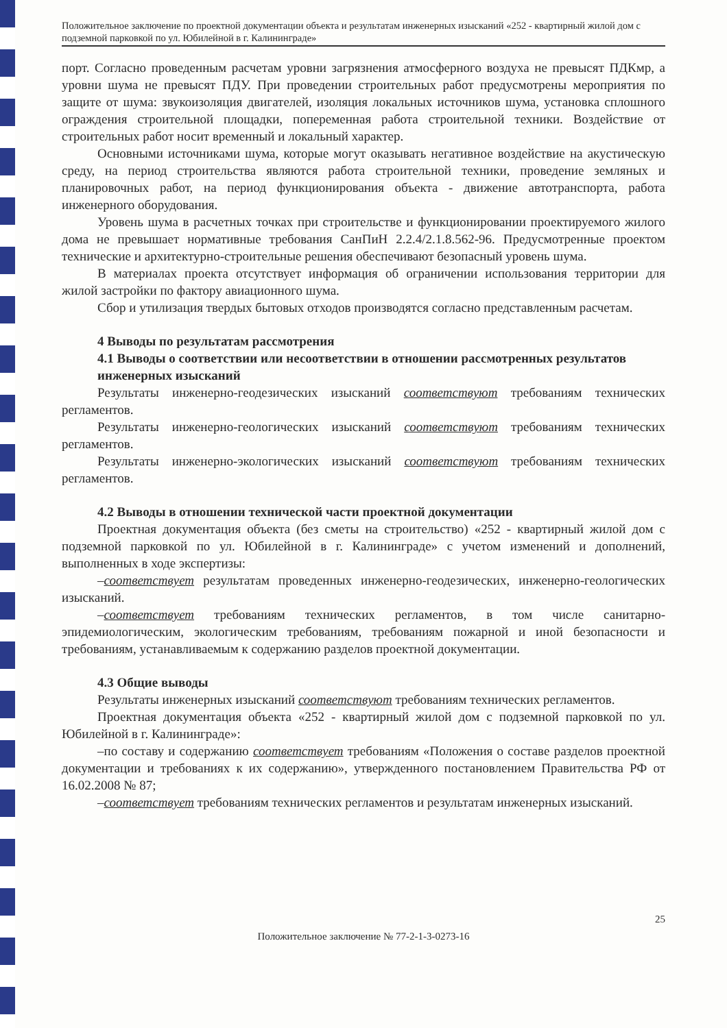Положительное заключение по проектной документации объекта и результатам инженерных изысканий «252 - квартирный жилой дом с подземной парковкой по ул. Юбилейной в г. Калининграде»
порт. Согласно проведенным расчетам уровни загрязнения атмосферного воздуха не превысят ПДКмр, а уровни шума не превысят ПДУ. При проведении строительных работ предусмотрены мероприятия по защите от шума: звукоизоляция двигателей, изоляция локальных источников шума, установка сплошного ограждения строительной площадки, попеременная работа строительной техники. Воздействие от строительных работ носит временный и локальный характер.
Основными источниками шума, которые могут оказывать негативное воздействие на акустическую среду, на период строительства являются работа строительной техники, проведение земляных и планировочных работ, на период функционирования объекта - движение автотранспорта, работа инженерного оборудования.
Уровень шума в расчетных точках при строительстве и функционировании проектируемого жилого дома не превышает нормативные требования СанПиН 2.2.4/2.1.8.562-96. Предусмотренные проектом технические и архитектурно-строительные решения обеспечивают безопасный уровень шума.
В материалах проекта отсутствует информация об ограничении использования территории для жилой застройки по фактору авиационного шума.
Сбор и утилизация твердых бытовых отходов производятся согласно представленным расчетам.
4 Выводы по результатам рассмотрения
4.1 Выводы о соответствии или несоответствии в отношении рассмотренных результатов инженерных изысканий
Результаты инженерно-геодезических изысканий соответствуют требованиям технических регламентов.
Результаты инженерно-геологических изысканий соответствуют требованиям технических регламентов.
Результаты инженерно-экологических изысканий соответствуют требованиям технических регламентов.
4.2 Выводы в отношении технической части проектной документации
Проектная документация объекта (без сметы на строительство) «252 - квартирный жилой дом с подземной парковкой по ул. Юбилейной в г. Калининграде» с учетом изменений и дополнений, выполненных в ходе экспертизы:
–соответствует результатам проведенных инженерно-геодезических, инженерно-геологических изысканий.
–соответствует требованиям технических регламентов, в том числе санитарно-эпидемиологическим, экологическим требованиям, требованиям пожарной и иной безопасности и требованиям, устанавливаемым к содержанию разделов проектной документации.
4.3 Общие выводы
Результаты инженерных изысканий соответствуют требованиям технических регламентов.
Проектная документация объекта «252 - квартирный жилой дом с подземной парковкой по ул. Юбилейной в г. Калининграде»:
–по составу и содержанию соответствует требованиям «Положения о составе разделов проектной документации и требованиях к их содержанию», утвержденного постановлением Правительства РФ от 16.02.2008 № 87;
–соответствует требованиям технических регламентов и результатам инженерных изысканий.
25
Положительное заключение № 77-2-1-3-0273-16